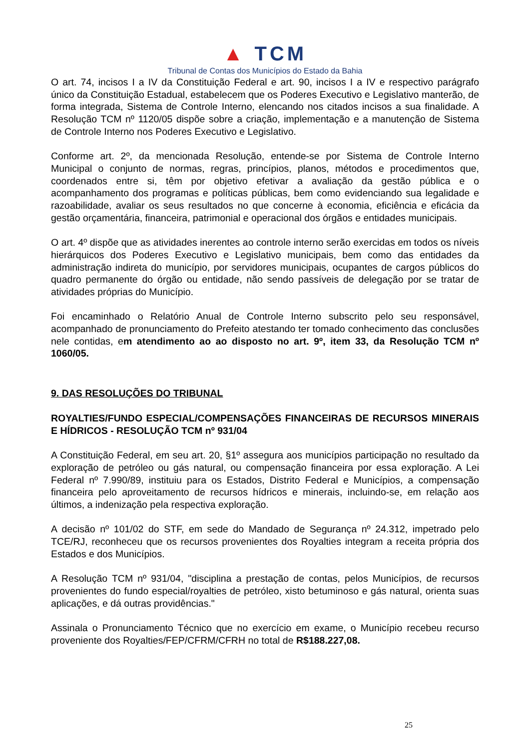▲ TCM
Tribunal de Contas dos Municípios do Estado da Bahia
O art. 74, incisos I a IV da Constituição Federal e art. 90, incisos I a IV e respectivo parágrafo único da Constituição Estadual, estabelecem que os Poderes Executivo e Legislativo manterão, de forma integrada, Sistema de Controle Interno, elencando nos citados incisos a sua finalidade. A Resolução TCM nº 1120/05 dispõe sobre a criação, implementação e a manutenção de Sistema de Controle Interno nos Poderes Executivo e Legislativo.
Conforme art. 2º, da mencionada Resolução, entende-se por Sistema de Controle Interno Municipal o conjunto de normas, regras, princípios, planos, métodos e procedimentos que, coordenados entre si, têm por objetivo efetivar a avaliação da gestão pública e o acompanhamento dos programas e políticas públicas, bem como evidenciando sua legalidade e razoabilidade, avaliar os seus resultados no que concerne à economia, eficiência e eficácia da gestão orçamentária, financeira, patrimonial e operacional dos órgãos e entidades municipais.
O art. 4º dispõe que as atividades inerentes ao controle interno serão exercidas em todos os níveis hierárquicos dos Poderes Executivo e Legislativo municipais, bem como das entidades da administração indireta do município, por servidores municipais, ocupantes de cargos públicos do quadro permanente do órgão ou entidade, não sendo passíveis de delegação por se tratar de atividades próprias do Município.
Foi encaminhado o Relatório Anual de Controle Interno subscrito pelo seu responsável, acompanhado de pronunciamento do Prefeito atestando ter tomado conhecimento das conclusões nele contidas, em atendimento ao ao disposto no art. 9º, item 33, da Resolução TCM nº 1060/05.
9. DAS RESOLUÇÕES DO TRIBUNAL
ROYALTIES/FUNDO ESPECIAL/COMPENSAÇÕES FINANCEIRAS DE RECURSOS MINERAIS E HÍDRICOS - RESOLUÇÃO TCM nº 931/04
A Constituição Federal, em seu art. 20, §1º assegura aos municípios participação no resultado da exploração de petróleo ou gás natural, ou compensação financeira por essa exploração. A Lei Federal nº 7.990/89, instituiu para os Estados, Distrito Federal e Municípios, a compensação financeira pelo aproveitamento de recursos hídricos e minerais, incluindo-se, em relação aos últimos, a indenização pela respectiva exploração.
A decisão nº 101/02 do STF, em sede do Mandado de Segurança nº 24.312, impetrado pelo TCE/RJ, reconheceu que os recursos provenientes dos Royalties integram a receita própria dos Estados e dos Municípios.
A Resolução TCM nº 931/04, "disciplina a prestação de contas, pelos Municípios, de recursos provenientes do fundo especial/royalties de petróleo, xisto betuminoso e gás natural, orienta suas aplicações, e dá outras providências."
Assinala o Pronunciamento Técnico que no exercício em exame, o Município recebeu recurso proveniente dos Royalties/FEP/CFRM/CFRH no total de R$188.227,08.
25